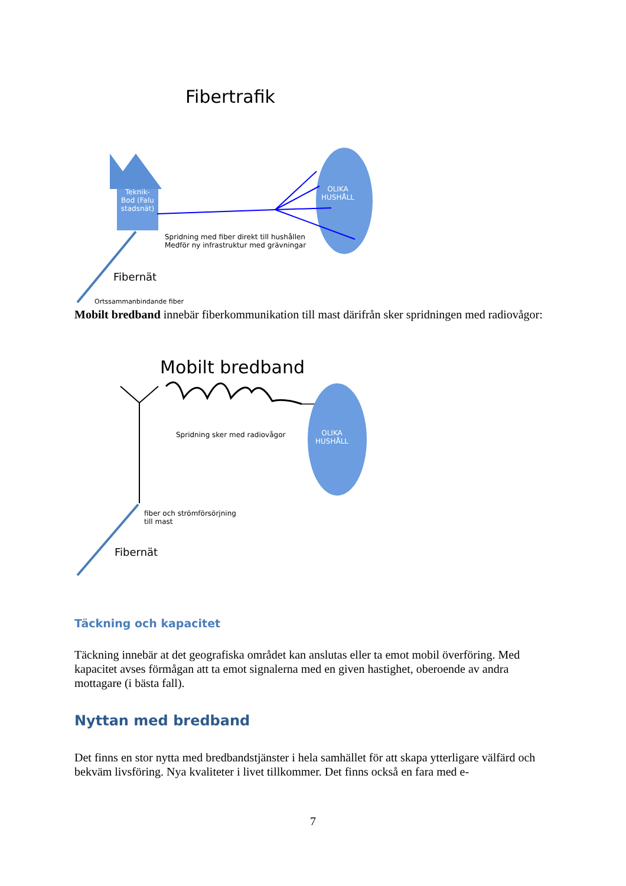Fibertrafik
Teknik-Bod (Falu stadsnät)
OLIKA
HUSHÅLL
Spridning med fiber direkt till hushållen
Medför ny infrastruktur med grävningar
Fibernät
Ortssammanbindande fiber
Mobilt bredband innebär fiberkommunikation till mast därifrån sker spridningen med radiovågor:
Mobilt bredband
Spridning sker med radiovågor
OLIKA
HUSHÅLL
fiber och strömförsörjning
till mast
Fibernät
Täckning och kapacitet
Täckning innebär at det geografiska området kan anslutas eller ta emot mobil överföring. Med kapacitet avses förmågan att ta emot signalerna med en given hastighet, oberoende av andra mottagare (i bästa fall).
Nyttan med bredband
Det finns en stor nytta med bredbandstjänster i hela samhället för att skapa ytterligare välfärd och bekväm livsföring. Nya kvaliteter i livet tillkommer. Det finns också en fara med e-
7